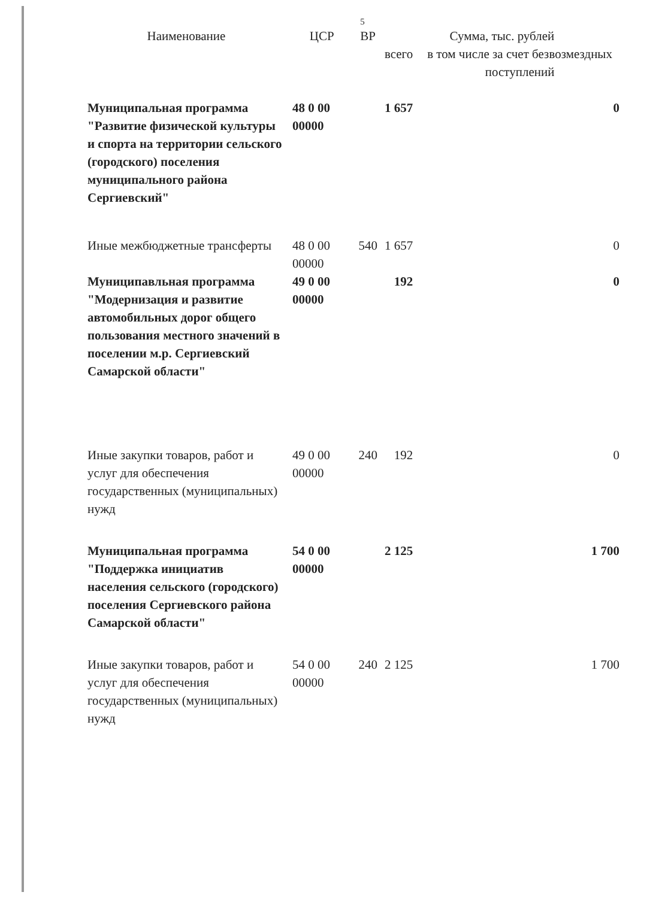5
| Наименование | ЦСР | ВР | Сумма, тыс. рублей | |
| --- | --- | --- | --- | --- |
| | | | всего | в том числе за счет безвозмездных поступлений |
| Муниципальная программа "Развитие физической культуры и спорта на территории сельского (городского) поселения муниципального района Сергиевский" | 48 0 00 00000 | | 1 657 | 0 |
| Иные межбюджетные трансферты | 48 0 00 00000 | 540 | 1 657 | 0 |
| Муниципавльная программа "Модернизация и развитие автомобильных дорог общего пользования местного значений в поселении м.р. Сергиевский Самарской области" | 49 0 00 00000 | | 192 | 0 |
| Иные закупки товаров, работ и услуг для обеспечения государственных (муниципальных) нужд | 49 0 00 00000 | 240 | 192 | 0 |
| Муниципальная программа "Поддержка инициатив населения сельского (городского) поселения Сергиевского района Самарской области" | 54 0 00 00000 | | 2 125 | 1 700 |
| Иные закупки товаров, работ и услуг для обеспечения государственных (муниципальных) нужд | 54 0 00 00000 | 240 | 2 125 | 1 700 |